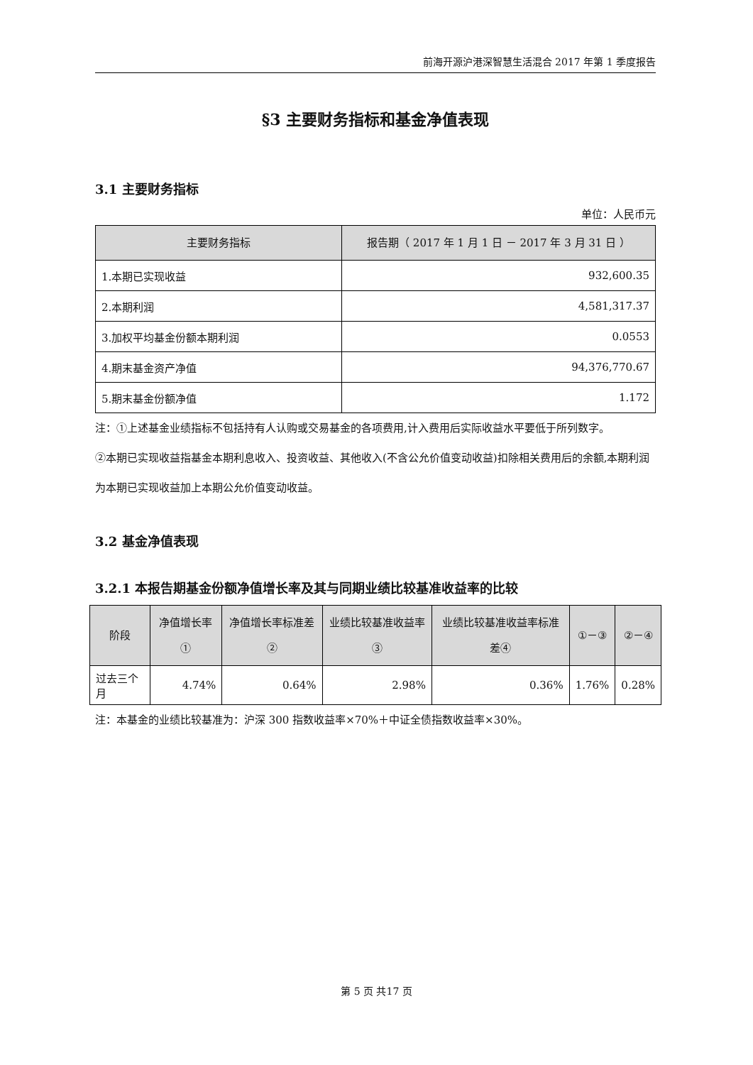前海开源沪港深智慧生活混合 2017 年第 1 季度报告
§3 主要财务指标和基金净值表现
3.1 主要财务指标
单位：人民币元
| 主要财务指标 | 报告期（ 2017 年 1 月 1 日 － 2017 年 3 月 31 日 ） |
| --- | --- |
| 1.本期已实现收益 | 932,600.35 |
| 2.本期利润 | 4,581,317.37 |
| 3.加权平均基金份额本期利润 | 0.0553 |
| 4.期末基金资产净值 | 94,376,770.67 |
| 5.期末基金份额净值 | 1.172 |
注：①上述基金业绩指标不包括持有人认购或交易基金的各项费用,计入费用后实际收益水平要低于所列数字。
②本期已实现收益指基金本期利息收入、投资收益、其他收入(不含公允价值变动收益)扣除相关费用后的余额,本期利润为本期已实现收益加上本期公允价值变动收益。
3.2 基金净值表现
3.2.1 本报告期基金份额净值增长率及其与同期业绩比较基准收益率的比较
| 阶段 | 净值增长率① | 净值增长率标准差② | 业绩比较基准收益率③ | 业绩比较基准收益率标准差④ | ①－③ | ②－④ |
| --- | --- | --- | --- | --- | --- | --- |
| 过去三个月 | 4.74% | 0.64% | 2.98% | 0.36% | 1.76% | 0.28% |
注：本基金的业绩比较基准为：沪深 300 指数收益率×70%＋中证全债指数收益率×30%。
第 5 页 共17 页